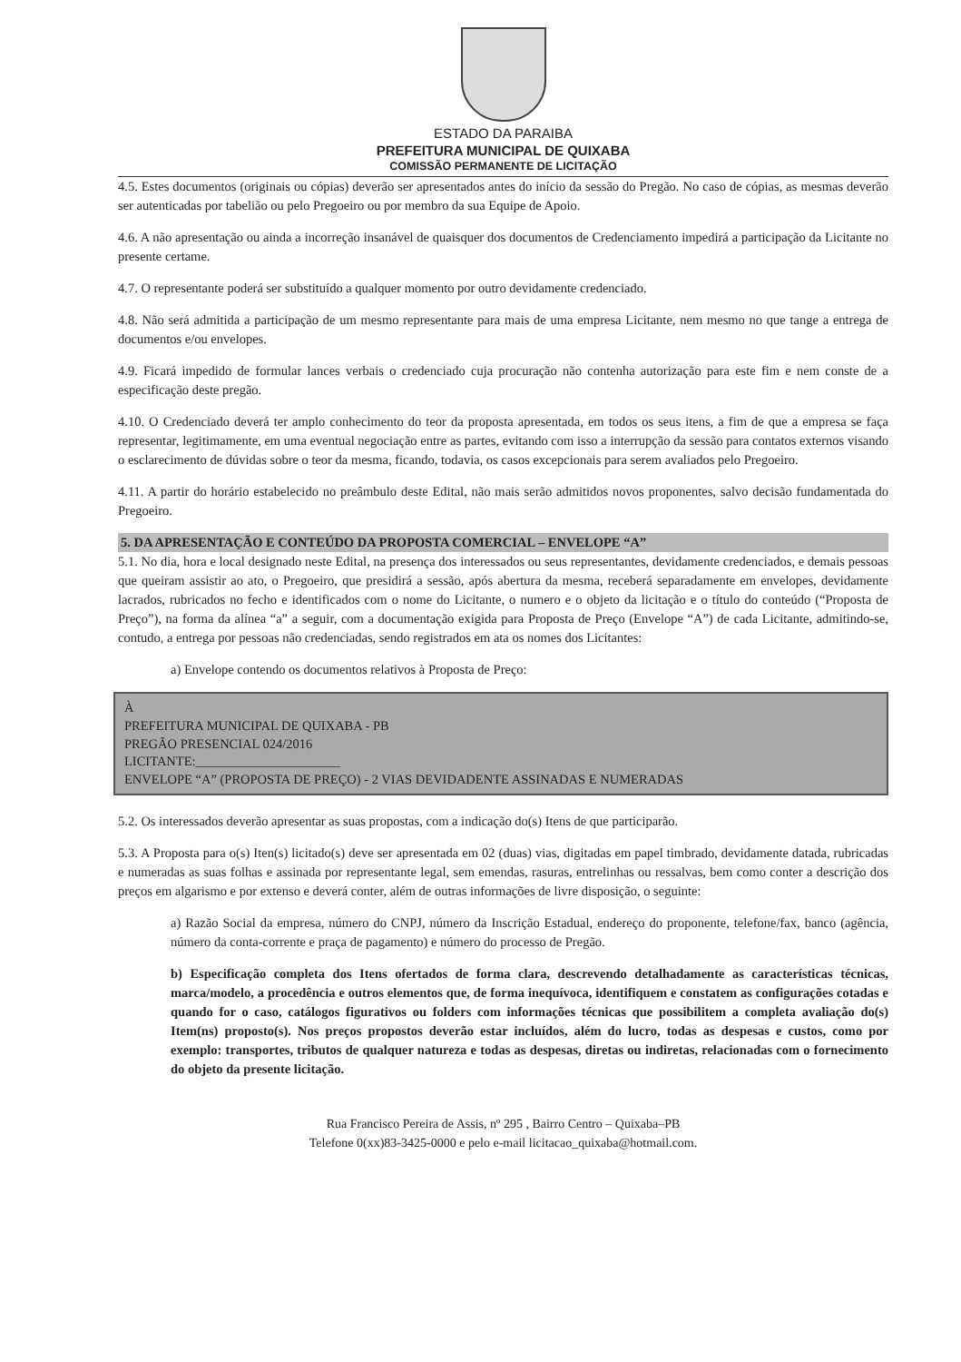ESTADO DA PARAIBA
PREFEITURA MUNICIPAL DE QUIXABA
COMISSÃO PERMANENTE DE LICITAÇÃO
4.5. Estes documentos (originais ou cópias) deverão ser apresentados antes do início da sessão do Pregão. No caso de cópias, as mesmas deverão ser autenticadas por tabelião ou pelo Pregoeiro ou por membro da sua Equipe de Apoio.
4.6. A não apresentação ou ainda a incorreção insanável de quaisquer dos documentos de Credenciamento impedirá a participação da Licitante no presente certame.
4.7. O representante poderá ser substituído a qualquer momento por outro devidamente credenciado.
4.8. Não será admitida a participação de um mesmo representante para mais de uma empresa Licitante, nem mesmo no que tange a entrega de documentos e/ou envelopes.
4.9. Ficará impedido de formular lances verbais o credenciado cuja procuração não contenha autorização para este fim e nem conste de a especificação deste pregão.
4.10. O Credenciado deverá ter amplo conhecimento do teor da proposta apresentada, em todos os seus itens, a fim de que a empresa se faça representar, legitimamente, em uma eventual negociação entre as partes, evitando com isso a interrupção da sessão para contatos externos visando o esclarecimento de dúvidas sobre o teor da mesma, ficando, todavia, os casos excepcionais para serem avaliados pelo Pregoeiro.
4.11. A partir do horário estabelecido no preâmbulo deste Edital, não mais serão admitidos novos proponentes, salvo decisão fundamentada do Pregoeiro.
5. DA APRESENTAÇÃO E CONTEÚDO DA PROPOSTA COMERCIAL – ENVELOPE “A”
5.1. No dia, hora e local designado neste Edital, na presença dos interessados ou seus representantes, devidamente credenciados, e demais pessoas que queiram assistir ao ato, o Pregoeiro, que presidirá a sessão, após abertura da mesma, receberá separadamente em envelopes, devidamente lacrados, rubricados no fecho e identificados com o nome do Licitante, o numero e o objeto da licitação e o título do conteúdo (“Proposta de Preço”), na forma da alínea “a” a seguir, com a documentação exigida para Proposta de Preço (Envelope “A”) de cada Licitante, admitindo-se, contudo, a entrega por pessoas não credenciadas, sendo registrados em ata os nomes dos Licitantes:
a) Envelope contendo os documentos relativos à Proposta de Preço:
À
PREFEITURA MUNICIPAL DE QUIXABA - PB
PREGÃO PRESENCIAL 024/2016
LICITANTE:______________________
ENVELOPE “A” (PROPOSTA DE PREÇO) - 2 VIAS DEVIDADENTE ASSINADAS E NUMERADAS
5.2. Os interessados deverão apresentar as suas propostas, com a indicação do(s) Itens de que participarão.
5.3. A Proposta para o(s) Iten(s) licitado(s) deve ser apresentada em 02 (duas) vias, digitadas em papel timbrado, devidamente datada, rubricadas e numeradas as suas folhas e assinada por representante legal, sem emendas, rasuras, entrelinhas ou ressalvas, bem como conter a descrição dos preços em algarismo e por extenso e deverá conter, além de outras informações de livre disposição, o seguinte:
a) Razão Social da empresa, número do CNPJ, número da Inscrição Estadual, endereço do proponente, telefone/fax, banco (agência, número da conta-corrente e praça de pagamento) e número do processo de Pregão.
b) Especificação completa dos Itens ofertados de forma clara, descrevendo detalhadamente as características técnicas, marca/modelo, a procedência e outros elementos que, de forma inequívoca, identifiquem e constatem as configurações cotadas e quando for o caso, catálogos figurativos ou folders com informações técnicas que possibilitem a completa avaliação do(s) Item(ns) proposto(s). Nos preços propostos deverão estar incluídos, além do lucro, todas as despesas e custos, como por exemplo: transportes, tributos de qualquer natureza e todas as despesas, diretas ou indiretas, relacionadas com o fornecimento do objeto da presente licitação.
Rua Francisco Pereira de Assis, nº 295 , Bairro Centro – Quixaba–PB
Telefone 0(xx)83-3425-0000 e pelo e-mail licitacao_quixaba@hotmail.com.